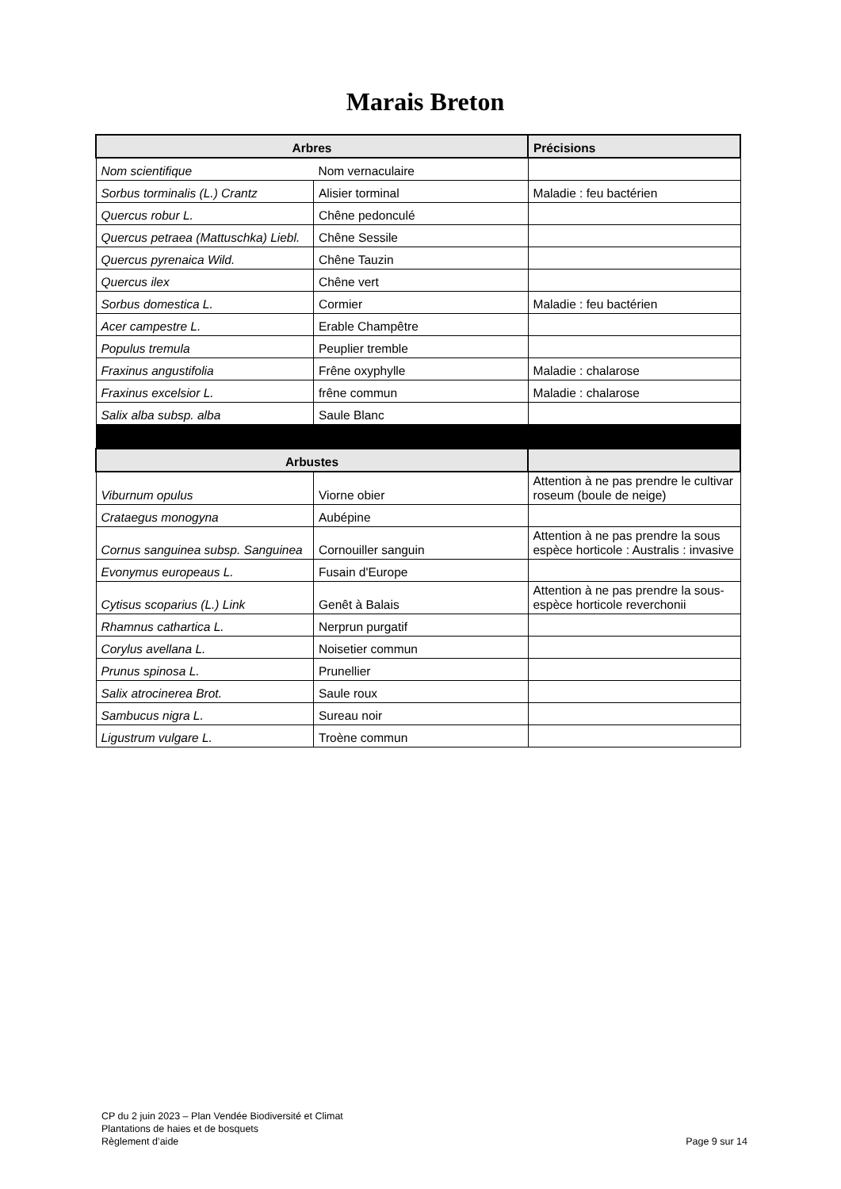Marais Breton
| Arbres | | Précisions |
| --- | --- | --- |
| Nom scientifique | Nom vernaculaire | |
| Sorbus torminalis (L.) Crantz | Alisier torminal | Maladie : feu bactérien |
| Quercus robur L. | Chêne pedonculé | |
| Quercus petraea (Mattuschka) Liebl. | Chêne Sessile | |
| Quercus pyrenaica Wild. | Chêne Tauzin | |
| Quercus ilex | Chêne vert | |
| Sorbus domestica L. | Cormier | Maladie : feu bactérien |
| Acer campestre L. | Erable Champêtre | |
| Populus tremula | Peuplier tremble | |
| Fraxinus angustifolia | Frêne oxyphylle | Maladie : chalarose |
| Fraxinus excelsior L. | frêne commun | Maladie : chalarose |
| Salix alba subsp. alba | Saule Blanc | |
| Arbustes | | |
| Viburnum opulus | Viorne obier | Attention à ne pas prendre le cultivar roseum (boule de neige) |
| Crataegus monogyna | Aubépine | |
| Cornus sanguinea subsp. Sanguinea | Cornouiller sanguin | Attention à ne pas prendre la sous espèce horticole : Australis : invasive |
| Evonymus europeaus L. | Fusain d'Europe | |
| Cytisus scoparius (L.) Link | Genêt à Balais | Attention à ne pas prendre la sous-espèce horticole reverchonii |
| Rhamnus cathartica L. | Nerprun purgatif | |
| Corylus avellana L. | Noisetier commun | |
| Prunus spinosa L. | Prunellier | |
| Salix atrocinerea Brot. | Saule roux | |
| Sambucus nigra L. | Sureau noir | |
| Ligustrum vulgare L. | Troène commun | |
CP du 2 juin 2023 – Plan Vendée Biodiversité et Climat
Plantations de haies et de bosquets
Règlement d’aide
Page 9 sur 14